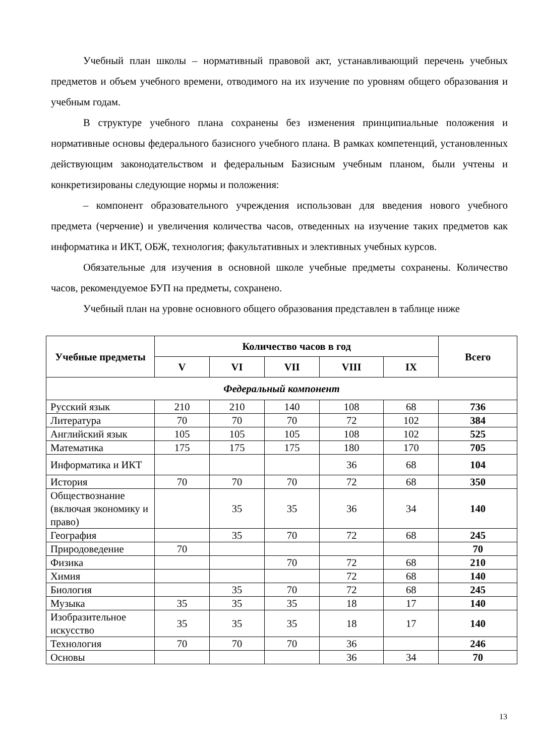Учебный план школы – нормативный правовой акт, устанавливающий перечень учебных предметов и объем учебного времени, отводимого на их изучение по уровням общего образования и учебным годам.
В структуре учебного плана сохранены без изменения принципиальные положения и нормативные основы федерального базисного учебного плана. В рамках компетенций, установленных действующим законодательством и федеральным Базисным учебным планом, были учтены и конкретизированы следующие нормы и положения:
– компонент образовательного учреждения использован для введения нового учебного предмета (черчение) и увеличения количества часов, отведенных на изучение таких предметов как информатика и ИКТ, ОБЖ, технология; факультативных и элективных учебных курсов.
Обязательные для изучения в основной школе учебные предметы сохранены. Количество часов, рекомендуемое БУП на предметы, сохранено.
Учебный план на уровне основного общего образования представлен в таблице ниже
| Учебные предметы | Количество часов в год | | | | | Всего |
| --- | --- | --- | --- | --- | --- | --- |
| | V | VI | VII | VIII | IX | |
| Федеральный компонент | | | | | | |
| Русский язык | 210 | 210 | 140 | 108 | 68 | 736 |
| Литература | 70 | 70 | 70 | 72 | 102 | 384 |
| Английский язык | 105 | 105 | 105 | 108 | 102 | 525 |
| Математика | 175 | 175 | 175 | 180 | 170 | 705 |
| Информатика и ИКТ | | | | 36 | 68 | 104 |
| История | 70 | 70 | 70 | 72 | 68 | 350 |
| Обществознание (включая экономику и право) | | 35 | 35 | 36 | 34 | 140 |
| География | | 35 | 70 | 72 | 68 | 245 |
| Природоведение | 70 | | | | | 70 |
| Физика | | | 70 | 72 | 68 | 210 |
| Химия | | | | 72 | 68 | 140 |
| Биология | | 35 | 70 | 72 | 68 | 245 |
| Музыка | 35 | 35 | 35 | 18 | 17 | 140 |
| Изобразительное искусство | 35 | 35 | 35 | 18 | 17 | 140 |
| Технология | 70 | 70 | 70 | 36 | | 246 |
| Основы | | | | 36 | 34 | 70 |
13